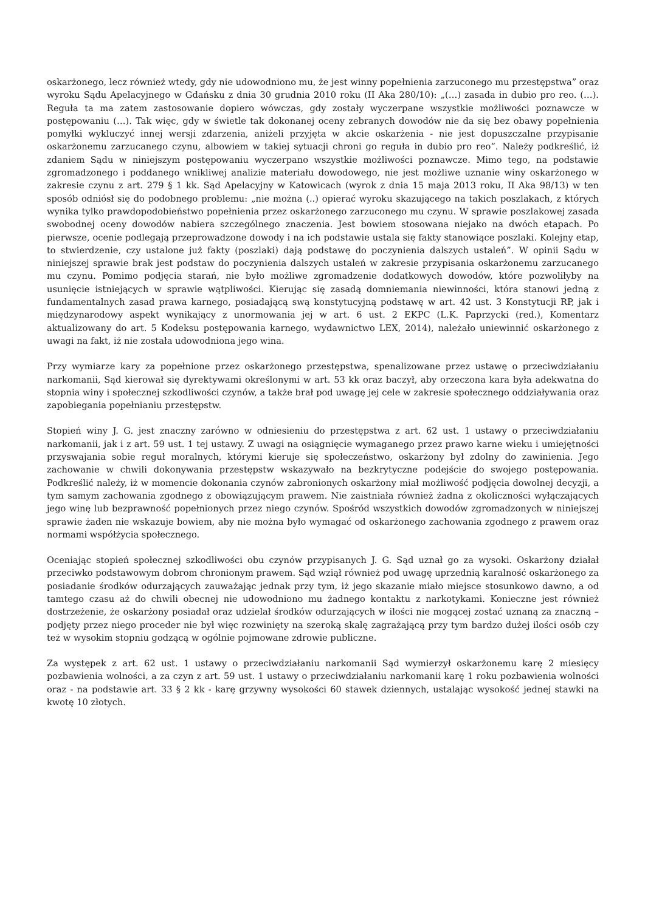oskarżonego, lecz również wtedy, gdy nie udowodniono mu, że jest winny popełnienia zarzuconego mu przestępstwa” oraz wyroku Sądu Apelacyjnego w Gdańsku z dnia 30 grudnia 2010 roku (II Aka 280/10): „(…) zasada in dubio pro reo. (…). Reguła ta ma zatem zastosowanie dopiero wówczas, gdy zostały wyczerpane wszystkie możliwości poznawcze w postępowaniu (…). Tak więc, gdy w świetle tak dokonanej oceny zebranych dowodów nie da się bez obawy popełnienia pomyłki wykluczyć innej wersji zdarzenia, aniżeli przyjęta w akcie oskarżenia - nie jest dopuszczalne przypisanie oskarżonemu zarzucanego czynu, albowiem w takiej sytuacji chroni go reguła in dubio pro reo”. Należy podkreślić, iż zdaniem Sądu w niniejszym postępowaniu wyczerpano wszystkie możliwości poznawcze. Mimo tego, na podstawie zgromadzonego i poddanego wnikliwej analizie materiału dowodowego, nie jest możliwe uznanie winy oskarżonego w zakresie czynu z art. 279 § 1 kk. Sąd Apelacyjny w Katowicach (wyrok z dnia 15 maja 2013 roku, II Aka 98/13) w ten sposób odniósł się do podobnego problemu: „nie można (..) opierać wyroku skazującego na takich poszlakach, z których wynika tylko prawdopodobieństwo popełnienia przez oskarżonego zarzuconego mu czynu. W sprawie poszlakowej zasada swobodnej oceny dowodów nabiera szczególnego znaczenia. Jest bowiem stosowana niejako na dwóch etapach. Po pierwsze, ocenie podlegają przeprowadzone dowody i na ich podstawie ustala się fakty stanowiące poszlaki. Kolejny etap, to stwierdzenie, czy ustalone już fakty (poszlaki) dają podstawę do poczynienia dalszych ustaleń”. W opinii Sądu w niniejszej sprawie brak jest podstaw do poczynienia dalszych ustaleń w zakresie przypisania oskarżonemu zarzucanego mu czynu. Pomimo podjęcia starań, nie było możliwe zgromadzenie dodatkowych dowodów, które pozwoliłyby na usunięcie istniejących w sprawie wątpliwości. Kierując się zasadą domniemania niewinności, która stanowi jedną z fundamentalnych zasad prawa karnego, posiadającą swą konstytucyjną podstawę w art. 42 ust. 3 Konstytucji RP, jak i międzynarodowy aspekt wynikający z unormowania jej w art. 6 ust. 2 EKPC (L.K. Paprzycki (red.), Komentarz aktualizowany do art. 5 Kodeksu postępowania karnego, wydawnictwo LEX, 2014), należało uniewinnić oskarżonego z uwagi na fakt, iż nie została udowodniona jego wina.
Przy wymiarze kary za popełnione przez oskarżonego przestępstwa, spenalizowane przez ustawę o przeciwdziałaniu narkomanii, Sąd kierował się dyrektywami określonymi w art. 53 kk oraz baczył, aby orzeczona kara była adekwatna do stopnia winy i społecznej szkodliwości czynów, a także brał pod uwagę jej cele w zakresie społecznego oddziaływania oraz zapobiegania popełnianiu przestępstw.
Stopień winy J. G. jest znaczny zarówno w odniesieniu do przestępstwa z art. 62 ust. 1 ustawy o przeciwdziałaniu narkomanii, jak i z art. 59 ust. 1 tej ustawy. Z uwagi na osiągnięcie wymaganego przez prawo karne wieku i umiejętności przyswajania sobie reguł moralnych, którymi kieruje się społeczeństwo, oskarżony był zdolny do zawinienia. Jego zachowanie w chwili dokonywania przestępstw wskazywało na bezkrytyczne podejście do swojego postępowania. Podkreślić należy, iż w momencie dokonania czynów zabronionych oskarżony miał możliwość podjęcia dowolnej decyzji, a tym samym zachowania zgodnego z obowiązującym prawem. Nie zaistniała również żadna z okoliczności wyłączających jego winę lub bezprawność popełnionych przez niego czynów. Spośród wszystkich dowodów zgromadzonych w niniejszej sprawie żaden nie wskazuje bowiem, aby nie można było wymagać od oskarżonego zachowania zgodnego z prawem oraz normami współżycia społecznego.
Oceniając stopień społecznej szkodliwości obu czynów przypisanych J. G. Sąd uznał go za wysoki. Oskarżony działał przeciwko podstawowym dobrom chronionym prawem. Sąd wziął również pod uwagę uprzednią karalność oskarżonego za posiadanie środków odurzających zauważając jednak przy tym, iż jego skazanie miało miejsce stosunkowo dawno, a od tamtego czasu aż do chwili obecnej nie udowodniono mu żadnego kontaktu z narkotykami. Konieczne jest również dostrzeżenie, że oskarżony posiadał oraz udzielał środków odurzających w ilości nie mogącej zostać uznaną za znaczną – podjęty przez niego proceder nie był więc rozwinięty na szeroką skalę zagrażającą przy tym bardzo dużej ilości osób czy też w wysokim stopniu godzącą w ogólnie pojmowane zdrowie publiczne.
Za występek z art. 62 ust. 1 ustawy o przeciwdziałaniu narkomanii Sąd wymierzył oskarżonemu karę 2 miesięcy pozbawienia wolności, a za czyn z art. 59 ust. 1 ustawy o przeciwdziałaniu narkomanii karę 1 roku pozbawienia wolności oraz - na podstawie art. 33 § 2 kk - karę grzywny wysokości 60 stawek dziennych, ustalając wysokość jednej stawki na kwotę 10 złotych.